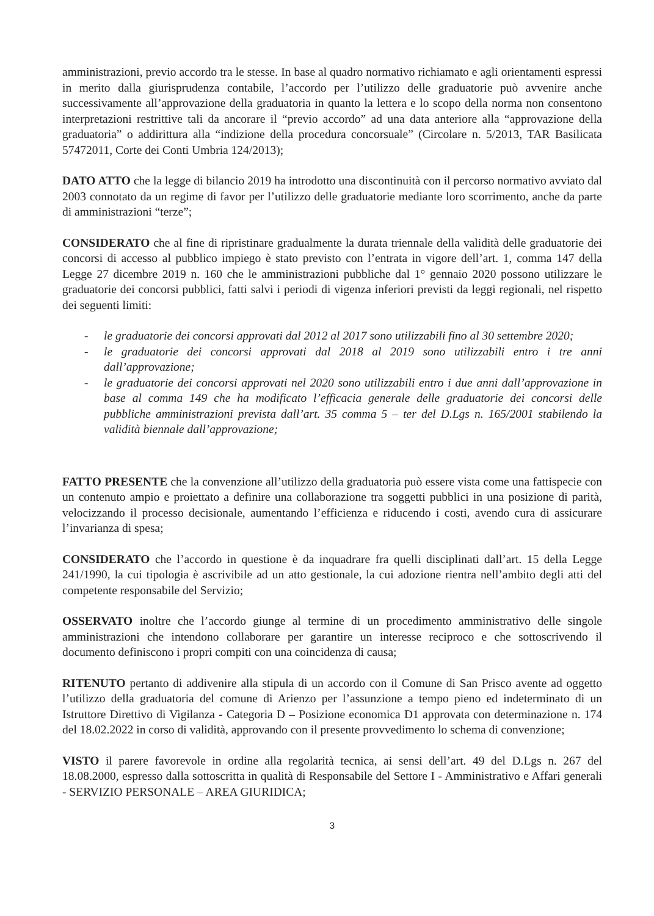amministrazioni, previo accordo tra le stesse. In base al quadro normativo richiamato e agli orientamenti espressi in merito dalla giurisprudenza contabile, l’accordo per l’utilizzo delle graduatorie può avvenire anche successivamente all’approvazione della graduatoria in quanto la lettera e lo scopo della norma non consentono interpretazioni restrittive tali da ancorare il “previo accordo” ad una data anteriore alla “approvazione della graduatoria” o addirittura alla “indizione della procedura concorsuale” (Circolare n. 5/2013, TAR Basilicata 57472011, Corte dei Conti Umbria 124/2013);
DATO ATTO che la legge di bilancio 2019 ha introdotto una discontinuità con il percorso normativo avviato dal 2003 connotato da un regime di favor per l’utilizzo delle graduatorie mediante loro scorrimento, anche da parte di amministrazioni “terze”;
CONSIDERATO che al fine di ripristinare gradualmente la durata triennale della validità delle graduatorie dei concorsi di accesso al pubblico impiego è stato previsto con l’entrata in vigore dell’art. 1, comma 147 della Legge 27 dicembre 2019 n. 160 che le amministrazioni pubbliche dal 1° gennaio 2020 possono utilizzare le graduatorie dei concorsi pubblici, fatti salvi i periodi di vigenza inferiori previsti da leggi regionali, nel rispetto dei seguenti limiti:
- le graduatorie dei concorsi approvati dal 2012 al 2017 sono utilizzabili fino al 30 settembre 2020;
- le graduatorie dei concorsi approvati dal 2018 al 2019 sono utilizzabili entro i tre anni dall’approvazione;
- le graduatorie dei concorsi approvati nel 2020 sono utilizzabili entro i due anni dall’approvazione in base al comma 149 che ha modificato l’efficacia generale delle graduatorie dei concorsi delle pubbliche amministrazioni prevista dall’art. 35 comma 5 – ter del D.Lgs n. 165/2001 stabilendo la validità biennale dall’approvazione;
FATTO PRESENTE che la convenzione all’utilizzo della graduatoria può essere vista come una fattispecie con un contenuto ampio e proiettato a definire una collaborazione tra soggetti pubblici in una posizione di parità, velocizzando il processo decisionale, aumentando l’efficienza e riducendo i costi, avendo cura di assicurare l’invarianza di spesa;
CONSIDERATO che l’accordo in questione è da inquadrare fra quelli disciplinati dall’art. 15 della Legge 241/1990, la cui tipologia è ascrivibile ad un atto gestionale, la cui adozione rientra nell’ambito degli atti del competente responsabile del Servizio;
OSSERVATO inoltre che l’accordo giunge al termine di un procedimento amministrativo delle singole amministrazioni che intendono collaborare per garantire un interesse reciproco e che sottoscrivendo il documento definiscono i propri compiti con una coincidenza di causa;
RITENUTO pertanto di addivenire alla stipula di un accordo con il Comune di San Prisco avente ad oggetto l’utilizzo della graduatoria del comune di Arienzo per l’assunzione a tempo pieno ed indeterminato di un Istruttore Direttivo di Vigilanza - Categoria D – Posizione economica D1 approvata con determinazione n. 174 del 18.02.2022 in corso di validità, approvando con il presente provvedimento lo schema di convenzione;
VISTO il parere favorevole in ordine alla regolarità tecnica, ai sensi dell’art. 49 del D.Lgs n. 267 del 18.08.2000, espresso dalla sottoscritta in qualità di Responsabile del Settore I - Amministrativo e Affari generali - SERVIZIO PERSONALE – AREA GIURIDICA;
3